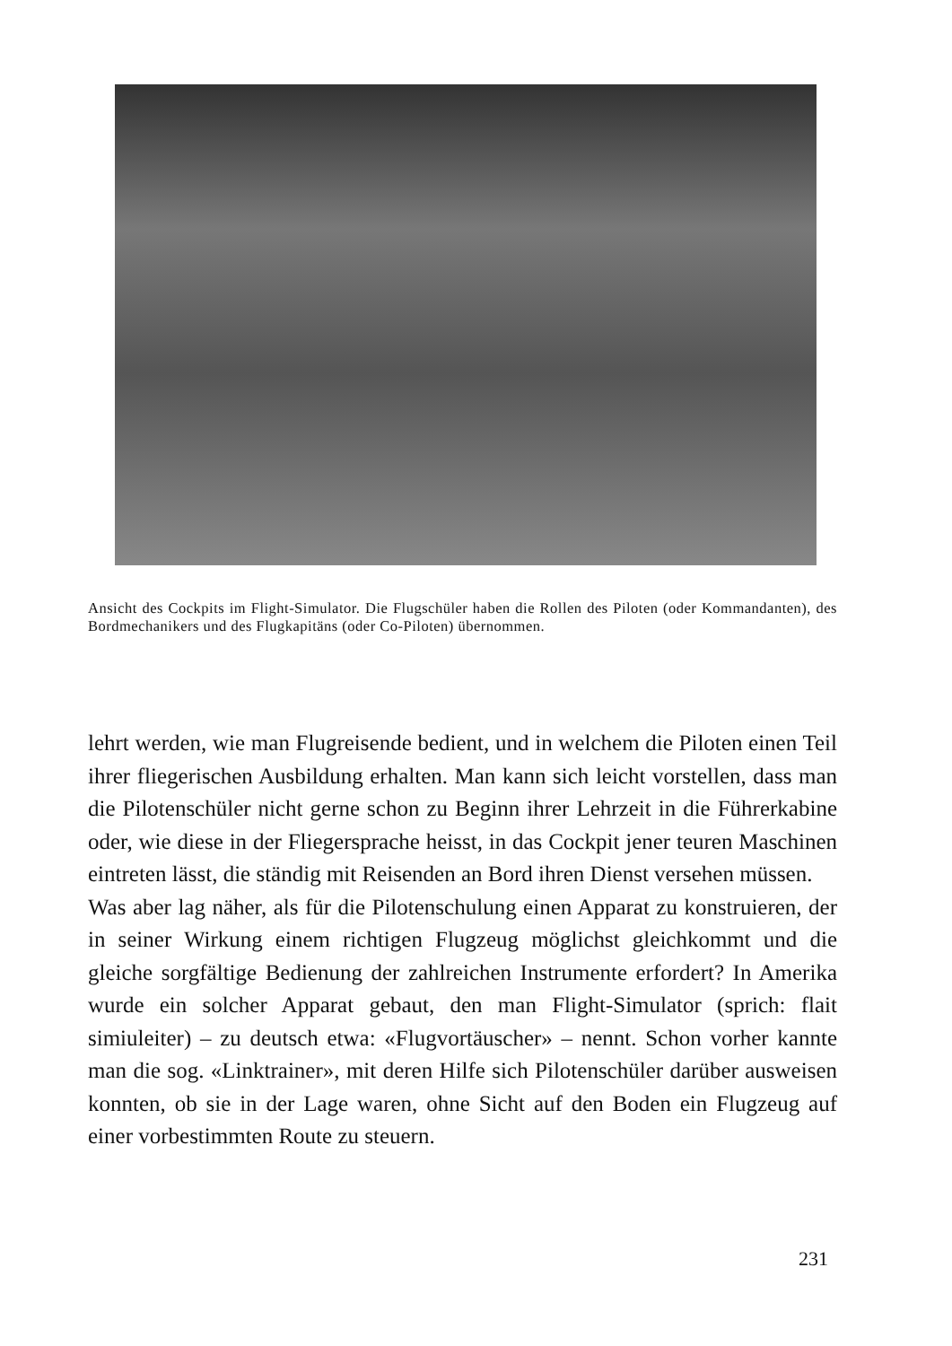Ansicht des Cockpits im Flight-Simulator. Die Flugschüler haben die Rollen des Piloten (oder Kommandanten), des Bordmechanikers und des Flugkapitäns (oder Co-Piloten) übernommen.
lehrt werden, wie man Flugreisende bedient, und in welchem die Piloten einen Teil ihrer fliegerischen Ausbildung erhalten. Man kann sich leicht vorstellen, dass man die Pilotenschüler nicht gerne schon zu Beginn ihrer Lehrzeit in die Führerkabine oder, wie diese in der Fliegersprache heisst, in das Cockpit jener teuren Maschinen eintreten lässt, die ständig mit Reisenden an Bord ihren Dienst versehen müssen.
Was aber lag näher, als für die Pilotenschulung einen Apparat zu konstruieren, der in seiner Wirkung einem richtigen Flugzeug möglichst gleichkommt und die gleiche sorgfältige Bedienung der zahlreichen Instrumente erfordert? In Amerika wurde ein solcher Apparat gebaut, den man Flight-Simulator (sprich: flait simiuleiter) – zu deutsch etwa: «Flugvortäuscher» – nennt. Schon vorher kannte man die sog. «Linktrainer», mit deren Hilfe sich Pilotenschüler darüber ausweisen konnten, ob sie in der Lage waren, ohne Sicht auf den Boden ein Flugzeug auf einer vorbestimmten Route zu steuern.
231